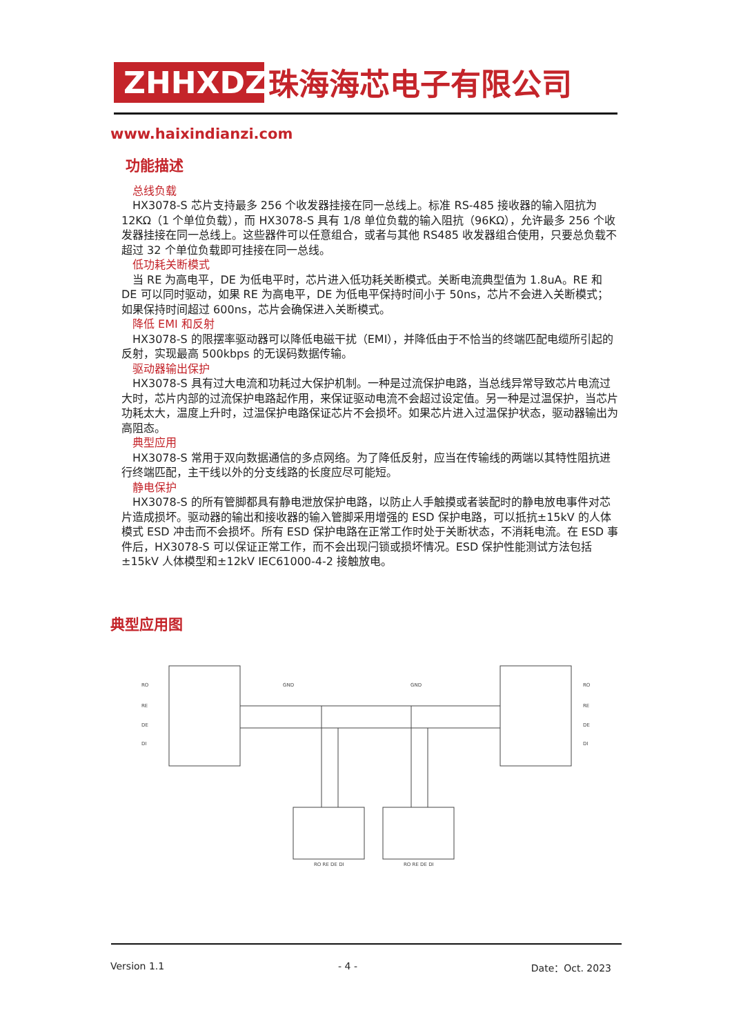ZHHXDZ
珠海海芯电子有限公司
www.haixindianzi.com
功能描述
总线负载
HX3078-S 芯片支持最多 256 个收发器挂接在同一总线上。标准 RS-485 接收器的输入阻抗为 12KΩ（1 个单位负载），而 HX3078-S 具有 1/8 单位负载的输入阻抗（96KΩ），允许最多 256 个收发器挂接在同一总线上。这些器件可以任意组合，或者与其他 RS485 收发器组合使用，只要总负载不超过 32 个单位负载即可挂接在同一总线。
低功耗关断模式
当 RE 为高电平，DE 为低电平时，芯片进入低功耗关断模式。关断电流典型值为 1.8uA。RE 和 DE 可以同时驱动，如果 RE 为高电平，DE 为低电平保持时间小于 50ns，芯片不会进入关断模式；如果保持时间超过 600ns，芯片会确保进入关断模式。
降低 EMI 和反射
HX3078-S 的限摆率驱动器可以降低电磁干扰（EMI），并降低由于不恰当的终端匹配电缆所引起的反射，实现最高 500kbps 的无误码数据传输。
驱动器输出保护
HX3078-S 具有过大电流和功耗过大保护机制。一种是过流保护电路，当总线异常导致芯片电流过大时，芯片内部的过流保护电路起作用，来保证驱动电流不会超过设定值。另一种是过温保护，当芯片功耗太大，温度上升时，过温保护电路保证芯片不会损坏。如果芯片进入过温保护状态，驱动器输出为高阻态。
典型应用
HX3078-S 常用于双向数据通信的多点网络。为了降低反射，应当在传输线的两端以其特性阻抗进行终端匹配，主干线以外的分支线路的长度应尽可能短。
静电保护
HX3078-S 的所有管脚都具有静电泄放保护电路，以防止人手触摸或者装配时的静电放电事件对芯片造成损坏。驱动器的输出和接收器的输入管脚采用增强的 ESD 保护电路，可以抵抗±15kV 的人体模式 ESD 冲击而不会损坏。所有 ESD 保护电路在正常工作时处于关断状态，不消耗电流。在 ESD 事件后，HX3078-S 可以保证正常工作，而不会出现闩锁或损坏情况。ESD 保护性能测试方法包括±15kV 人体模型和±12kV IEC61000-4-2 接触放电。
典型应用图
RO
RE
DE
DI
RO
RE
DE
DI
GND
GND
RO RE DE DI
RO RE DE DI
Version 1.1 - 4 - Date：Oct. 2023